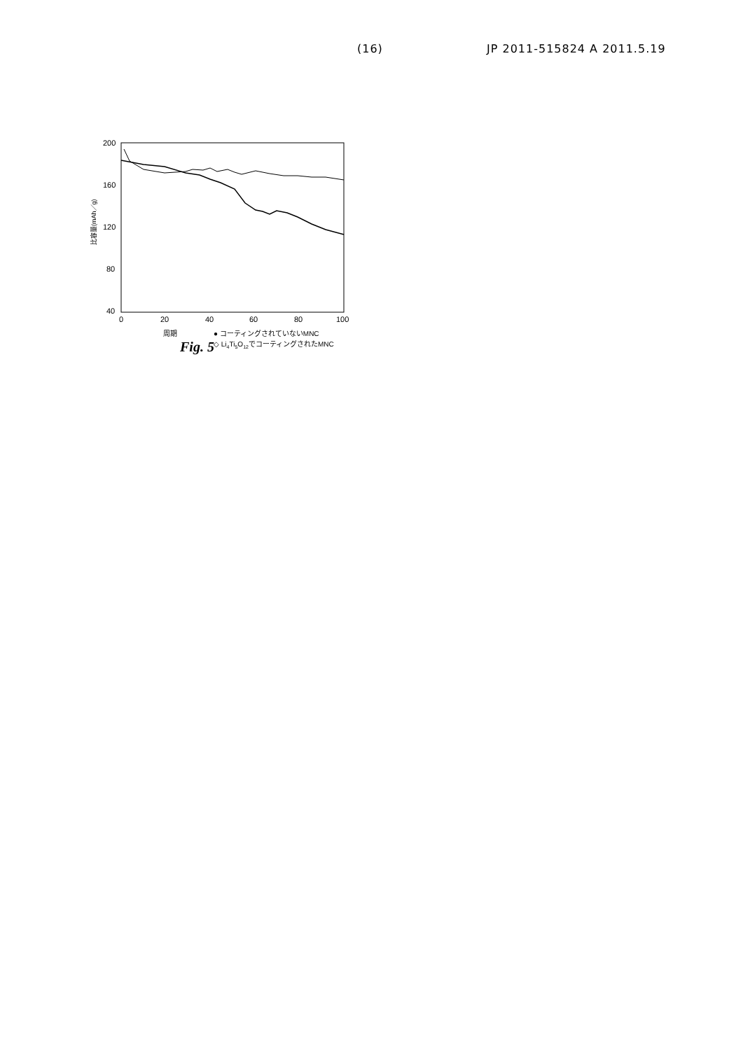(16) JP 2011-515824 A 2011.5.19
200
160
120
80
40
0
20
40
60
80
100
比容量(mAh／g)
周期
● コーティングされていないMNC
◇ Li4Ti5O12でコーティングされたMNC
Fig. 5